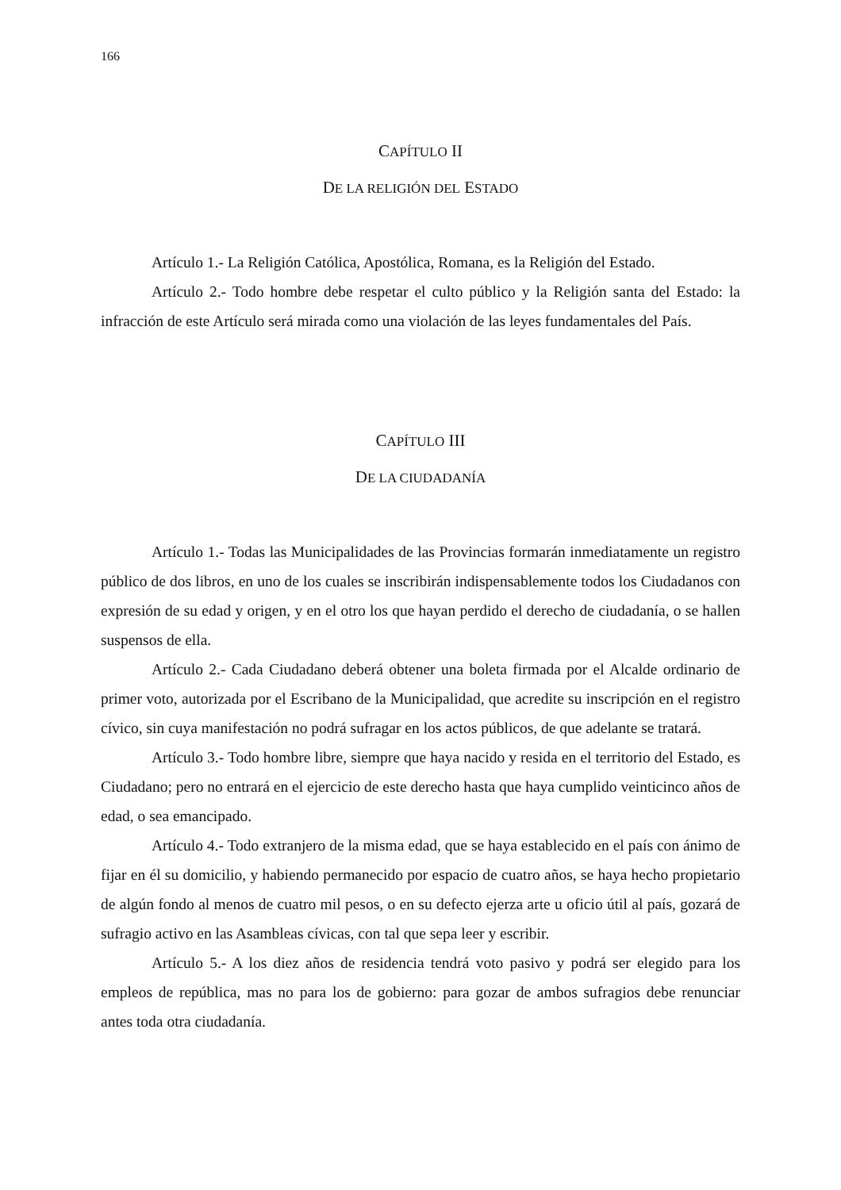166
CAPÍTULO II
DE LA RELIGIÓN DEL ESTADO
Artículo 1.- La Religión Católica, Apostólica, Romana, es la Religión del Estado.
Artículo 2.- Todo hombre debe respetar el culto público y la Religión santa del Estado: la infracción de este Artículo será mirada como una violación de las leyes fundamentales del País.
CAPÍTULO III
DE LA CIUDADANÍA
Artículo 1.- Todas las Municipalidades de las Provincias formarán inmediatamente un registro público de dos libros, en uno de los cuales se inscribirán indispensablemente todos los Ciudadanos con expresión de su edad y origen, y en el otro los que hayan perdido el derecho de ciudadanía, o se hallen suspensos de ella.
Artículo 2.- Cada Ciudadano deberá obtener una boleta firmada por el Alcalde ordinario de primer voto, autorizada por el Escribano de la Municipalidad, que acredite su inscripción en el registro cívico, sin cuya manifestación no podrá sufragar en los actos públicos, de que adelante se tratará.
Artículo 3.- Todo hombre libre, siempre que haya nacido y resida en el territorio del Estado, es Ciudadano; pero no entrará en el ejercicio de este derecho hasta que haya cumplido veinticinco años de edad, o sea emancipado.
Artículo 4.- Todo extranjero de la misma edad, que se haya establecido en el país con ánimo de fijar en él su domicilio, y habiendo permanecido por espacio de cuatro años, se haya hecho propietario de algún fondo al menos de cuatro mil pesos, o en su defecto ejerza arte u oficio útil al país, gozará de sufragio activo en las Asambleas cívicas, con tal que sepa leer y escribir.
Artículo 5.- A los diez años de residencia tendrá voto pasivo y podrá ser elegido para los empleos de república, mas no para los de gobierno: para gozar de ambos sufragios debe renunciar antes toda otra ciudadanía.